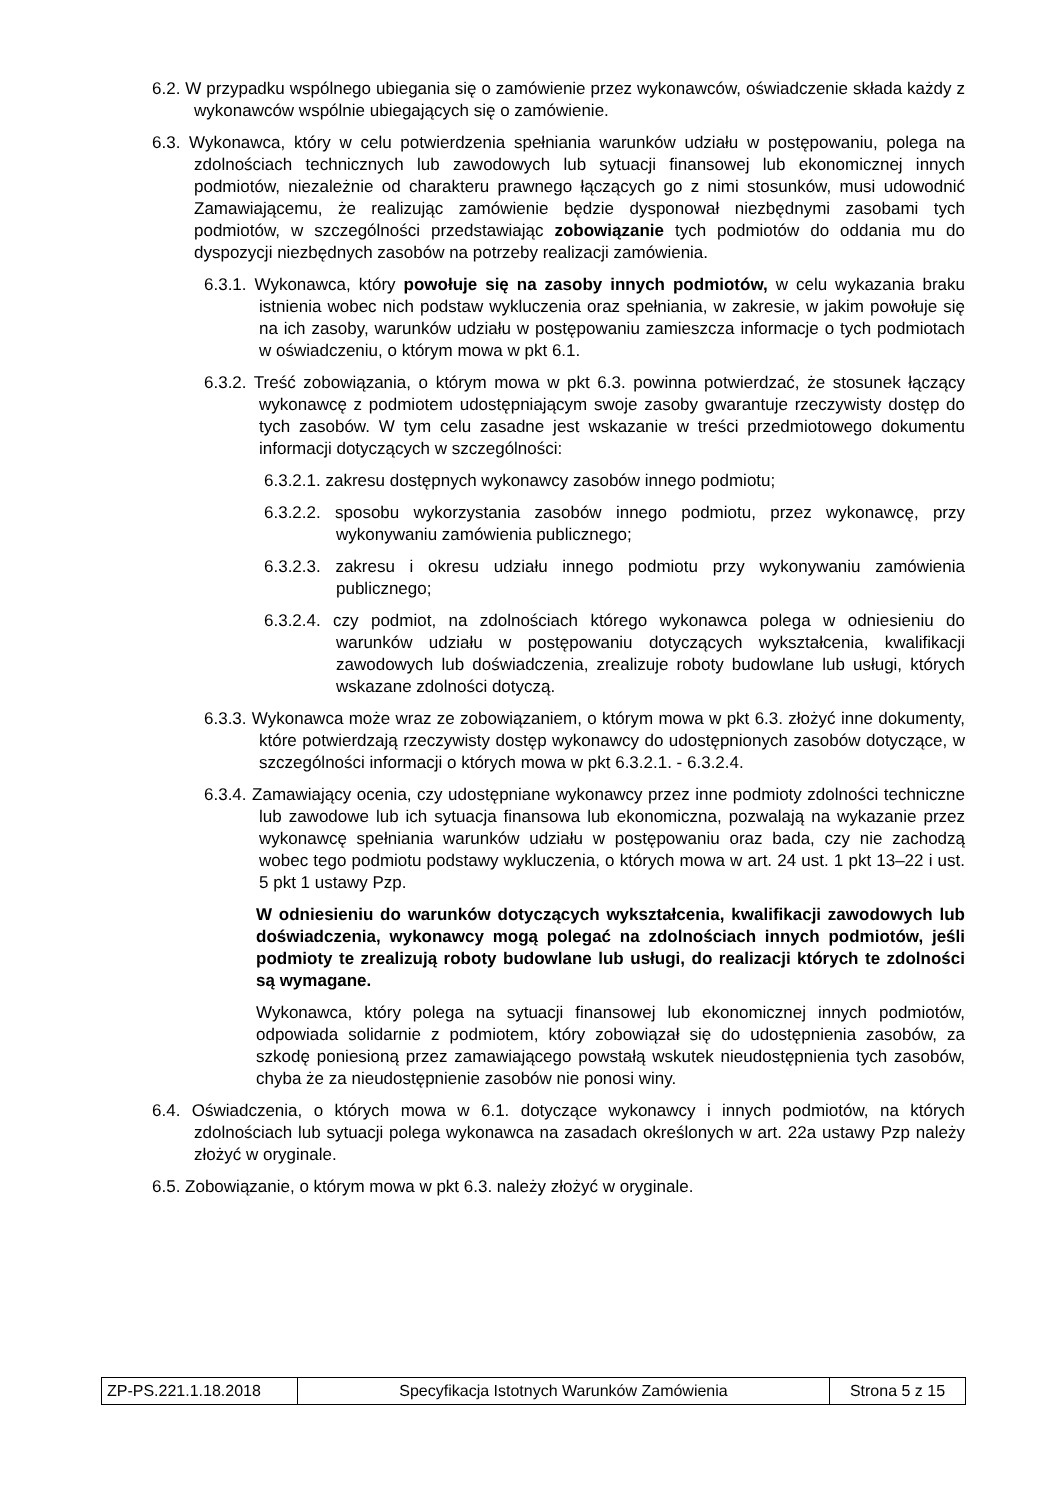6.2. W przypadku wspólnego ubiegania się o zamówienie przez wykonawców, oświadczenie składa każdy z wykonawców wspólnie ubiegających się o zamówienie.
6.3. Wykonawca, który w celu potwierdzenia spełniania warunków udziału w postępowaniu, polega na zdolnościach technicznych lub zawodowych lub sytuacji finansowej lub ekonomicznej innych podmiotów, niezależnie od charakteru prawnego łączących go z nimi stosunków, musi udowodnić Zamawiającemu, że realizując zamówienie będzie dysponował niezbędnymi zasobami tych podmiotów, w szczególności przedstawiając zobowiązanie tych podmiotów do oddania mu do dyspozycji niezbędnych zasobów na potrzeby realizacji zamówienia.
6.3.1. Wykonawca, który powołuje się na zasoby innych podmiotów, w celu wykazania braku istnienia wobec nich podstaw wykluczenia oraz spełniania, w zakresie, w jakim powołuje się na ich zasoby, warunków udziału w postępowaniu zamieszcza informacje o tych podmiotach w oświadczeniu, o którym mowa w pkt 6.1.
6.3.2. Treść zobowiązania, o którym mowa w pkt 6.3. powinna potwierdzać, że stosunek łączący wykonawcę z podmiotem udostępniającym swoje zasoby gwarantuje rzeczywisty dostęp do tych zasobów. W tym celu zasadne jest wskazanie w treści przedmiotowego dokumentu informacji dotyczących w szczególności:
6.3.2.1. zakresu dostępnych wykonawcy zasobów innego podmiotu;
6.3.2.2. sposobu wykorzystania zasobów innego podmiotu, przez wykonawcę, przy wykonywaniu zamówienia publicznego;
6.3.2.3. zakresu i okresu udziału innego podmiotu przy wykonywaniu zamówienia publicznego;
6.3.2.4. czy podmiot, na zdolnościach którego wykonawca polega w odniesieniu do warunków udziału w postępowaniu dotyczących wykształcenia, kwalifikacji zawodowych lub doświadczenia, zrealizuje roboty budowlane lub usługi, których wskazane zdolności dotyczą.
6.3.3. Wykonawca może wraz ze zobowiązaniem, o którym mowa w pkt 6.3. złożyć inne dokumenty, które potwierdzają rzeczywisty dostęp wykonawcy do udostępnionych zasobów dotyczące, w szczególności informacji o których mowa w pkt 6.3.2.1. - 6.3.2.4.
6.3.4. Zamawiający ocenia, czy udostępniane wykonawcy przez inne podmioty zdolności techniczne lub zawodowe lub ich sytuacja finansowa lub ekonomiczna, pozwalają na wykazanie przez wykonawcę spełniania warunków udziału w postępowaniu oraz bada, czy nie zachodzą wobec tego podmiotu podstawy wykluczenia, o których mowa w art. 24 ust. 1 pkt 13–22 i ust. 5 pkt 1 ustawy Pzp.
W odniesieniu do warunków dotyczących wykształcenia, kwalifikacji zawodowych lub doświadczenia, wykonawcy mogą polegać na zdolnościach innych podmiotów, jeśli podmioty te zrealizują roboty budowlane lub usługi, do realizacji których te zdolności są wymagane.
Wykonawca, który polega na sytuacji finansowej lub ekonomicznej innych podmiotów, odpowiada solidarnie z podmiotem, który zobowiązał się do udostępnienia zasobów, za szkodę poniesioną przez zamawiającego powstałą wskutek nieudostępnienia tych zasobów, chyba że za nieudostępnienie zasobów nie ponosi winy.
6.4. Oświadczenia, o których mowa w 6.1. dotyczące wykonawcy i innych podmiotów, na których zdolnościach lub sytuacji polega wykonawca na zasadach określonych w art. 22a ustawy Pzp należy złożyć w oryginale.
6.5. Zobowiązanie, o którym mowa w pkt 6.3. należy złożyć w oryginale.
| ZP-PS.221.1.18.2018 | Specyfikacja Istotnych Warunków Zamówienia | Strona 5 z 15 |